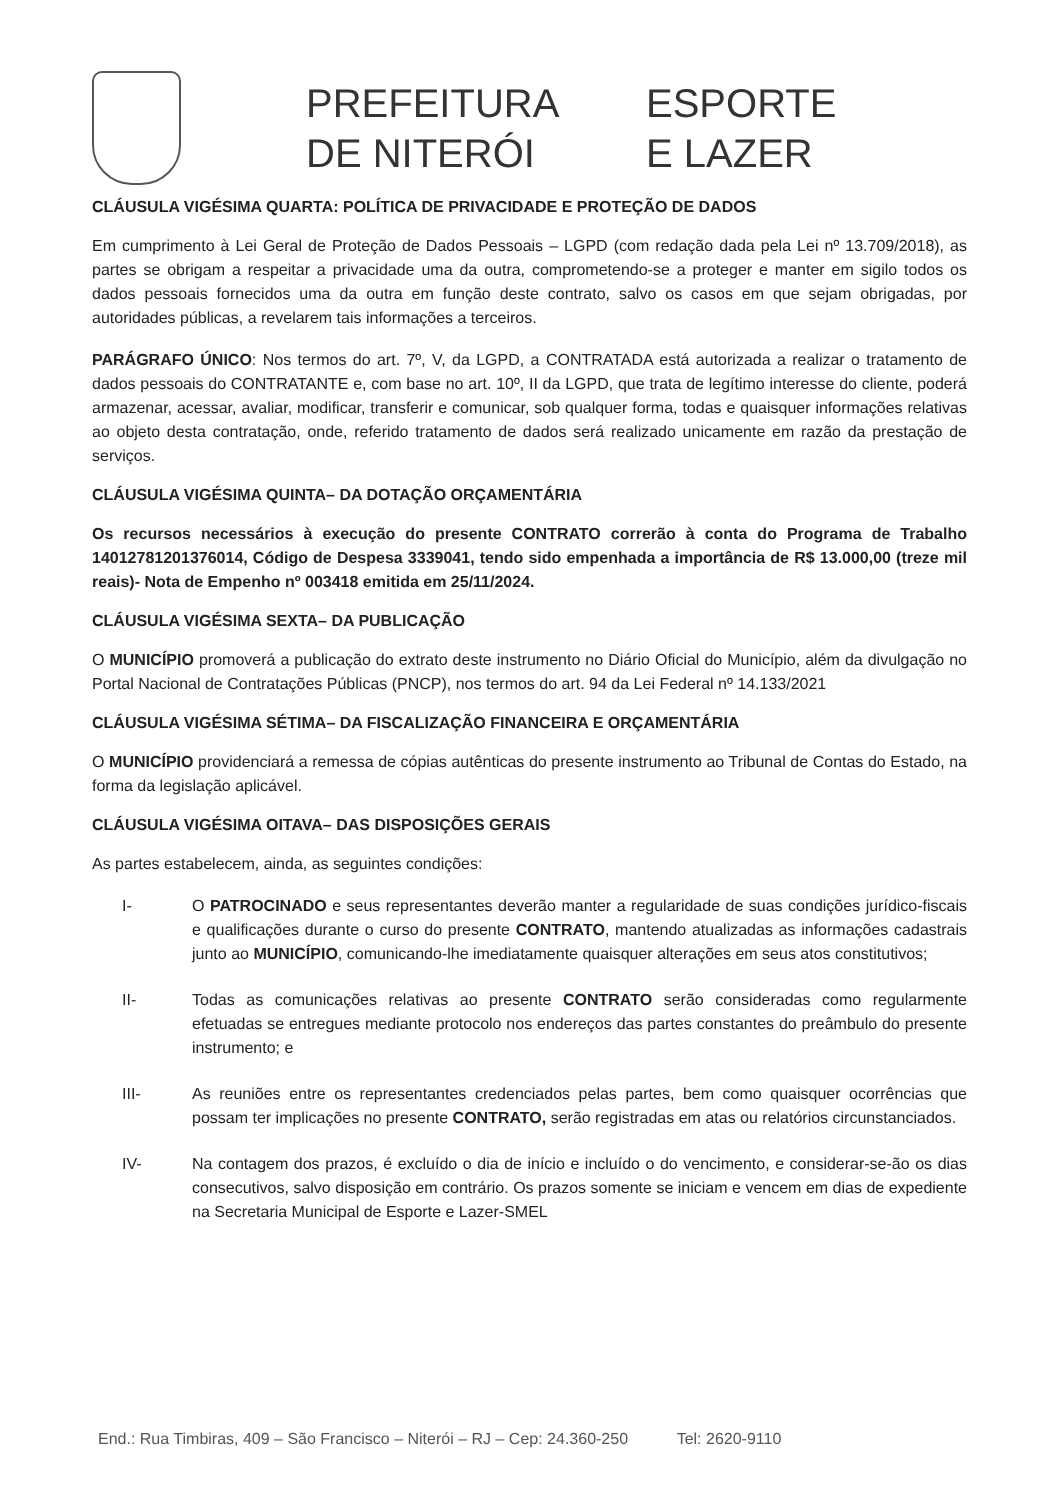PREFEITURA
DE NITERÓI
ESPORTE
E LAZER
CLÁUSULA VIGÉSIMA QUARTA: POLÍTICA DE PRIVACIDADE E PROTEÇÃO DE DADOS
Em cumprimento à Lei Geral de Proteção de Dados Pessoais – LGPD (com redação dada pela Lei nº 13.709/2018), as partes se obrigam a respeitar a privacidade uma da outra, comprometendo-se a proteger e manter em sigilo todos os dados pessoais fornecidos uma da outra em função deste contrato, salvo os casos em que sejam obrigadas, por autoridades públicas, a revelarem tais informações a terceiros.
PARÁGRAFO ÚNICO: Nos termos do art. 7º, V, da LGPD, a CONTRATADA está autorizada a realizar o tratamento de dados pessoais do CONTRATANTE e, com base no art. 10º, II da LGPD, que trata de legítimo interesse do cliente, poderá armazenar, acessar, avaliar, modificar, transferir e comunicar, sob qualquer forma, todas e quaisquer informações relativas ao objeto desta contratação, onde, referido tratamento de dados será realizado unicamente em razão da prestação de serviços.
CLÁUSULA VIGÉSIMA QUINTA– DA DOTAÇÃO ORÇAMENTÁRIA
Os recursos necessários à execução do presente CONTRATO correrão à conta do Programa de Trabalho 14012781201376014, Código de Despesa 3339041, tendo sido empenhada a importância de R$ 13.000,00 (treze mil reais)- Nota de Empenho nº 003418 emitida em 25/11/2024.
CLÁUSULA VIGÉSIMA SEXTA– DA PUBLICAÇÃO
O MUNICÍPIO promoverá a publicação do extrato deste instrumento no Diário Oficial do Município, além da divulgação no Portal Nacional de Contratações Públicas (PNCP), nos termos do art. 94 da Lei Federal nº 14.133/2021
CLÁUSULA VIGÉSIMA SÉTIMA– DA FISCALIZAÇÃO FINANCEIRA E ORÇAMENTÁRIA
O MUNICÍPIO providenciará a remessa de cópias autênticas do presente instrumento ao Tribunal de Contas do Estado, na forma da legislação aplicável.
CLÁUSULA VIGÉSIMA OITAVA– DAS DISPOSIÇÕES GERAIS
As partes estabelecem, ainda, as seguintes condições:
I- O PATROCINADO e seus representantes deverão manter a regularidade de suas condições jurídico-fiscais e qualificações durante o curso do presente CONTRATO, mantendo atualizadas as informações cadastrais junto ao MUNICÍPIO, comunicando-lhe imediatamente quaisquer alterações em seus atos constitutivos;
II- Todas as comunicações relativas ao presente CONTRATO serão consideradas como regularmente efetuadas se entregues mediante protocolo nos endereços das partes constantes do preâmbulo do presente instrumento; e
III- As reuniões entre os representantes credenciados pelas partes, bem como quaisquer ocorrências que possam ter implicações no presente CONTRATO, serão registradas em atas ou relatórios circunstanciados.
IV- Na contagem dos prazos, é excluído o dia de início e incluído o do vencimento, e considerar-se-ão os dias consecutivos, salvo disposição em contrário. Os prazos somente se iniciam e vencem em dias de expediente na Secretaria Municipal de Esporte e Lazer-SMEL
End.: Rua Timbiras, 409 – São Francisco – Niterói – RJ – Cep: 24.360-250 Tel: 2620-9110